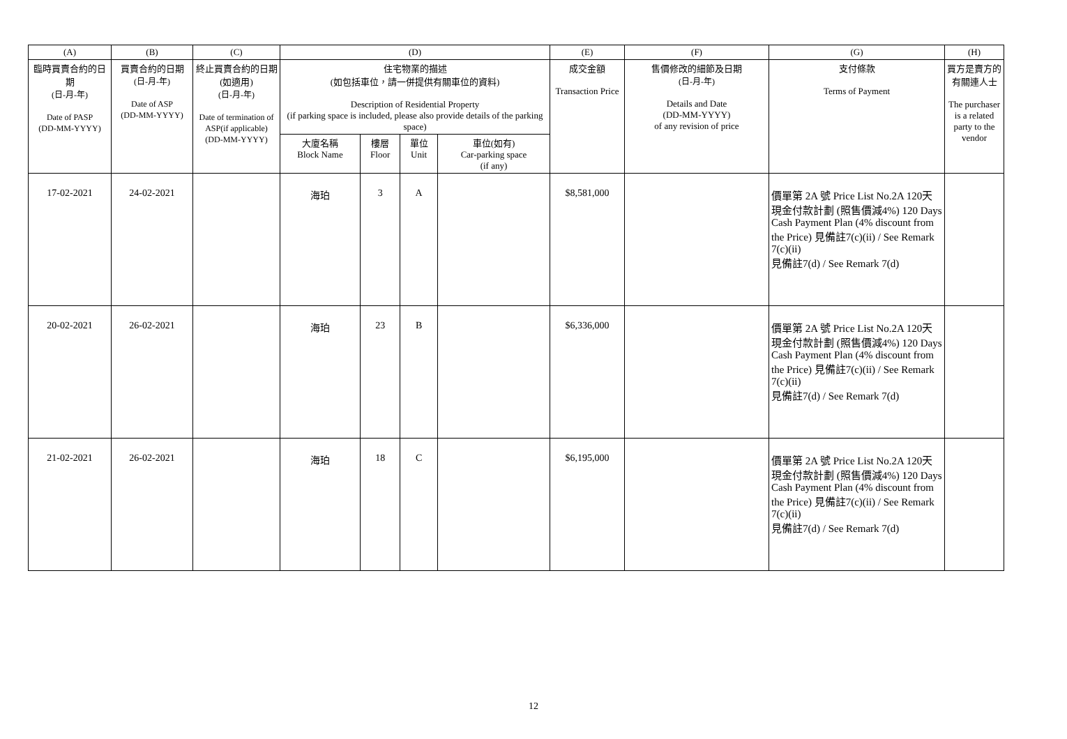| (A) | (B) | (C) | (D) | | | | (E) | (F) | (G) | (H) |
| --- | --- | --- | --- | --- | --- | --- | --- | --- | --- | --- |
| 臨時買賣合約的日期 (日-月-年) Date of PASP (DD-MM-YYYY) | 買賣合約的日期 (日-月-年) Date of ASP (DD-MM-YYYY) | 終止買賣合約的日期 (如適用) (日-月-年) Date of termination of ASP(if applicable) (DD-MM-YYYY) | 住宅物業的描述 (如包括車位，請一併提供有關車位的資料) Description of Residential Property (if parking space is included, please also provide details of the parking space) | | | | 成交金額 Transaction Price | 售價修改的細節及日期 (日-月-年) Details and Date (DD-MM-YYYY) of any revision of price | 支付條款 Terms of Payment | 買方是賣方的有關連人士 The purchaser is a related party to the vendor |
| | | | 大廈名稱 Block Name | 樓層 Floor | 單位 Unit | 車位(如有) Car-parking space (if any) | | | | |
| 17-02-2021 | 24-02-2021 | | 海珀 | 3 | A | | $8,581,000 | | 價單第 2A 號 Price List No.2A 120天現金付款計劃 (照售價減4%) 120 Days Cash Payment Plan (4% discount from the Price) 見備註7(c)(ii) / See Remark 7(c)(ii) 見備註7(d) / See Remark 7(d) | |
| 20-02-2021 | 26-02-2021 | | 海珀 | 23 | B | | $6,336,000 | | 價單第 2A 號 Price List No.2A 120天現金付款計劃 (照售價減4%) 120 Days Cash Payment Plan (4% discount from the Price) 見備註7(c)(ii) / See Remark 7(c)(ii) 見備註7(d) / See Remark 7(d) | |
| 21-02-2021 | 26-02-2021 | | 海珀 | 18 | C | | $6,195,000 | | 價單第 2A 號 Price List No.2A 120天現金付款計劃 (照售價減4%) 120 Days Cash Payment Plan (4% discount from the Price) 見備註7(c)(ii) / See Remark 7(c)(ii) 見備註7(d) / See Remark 7(d) | |
12